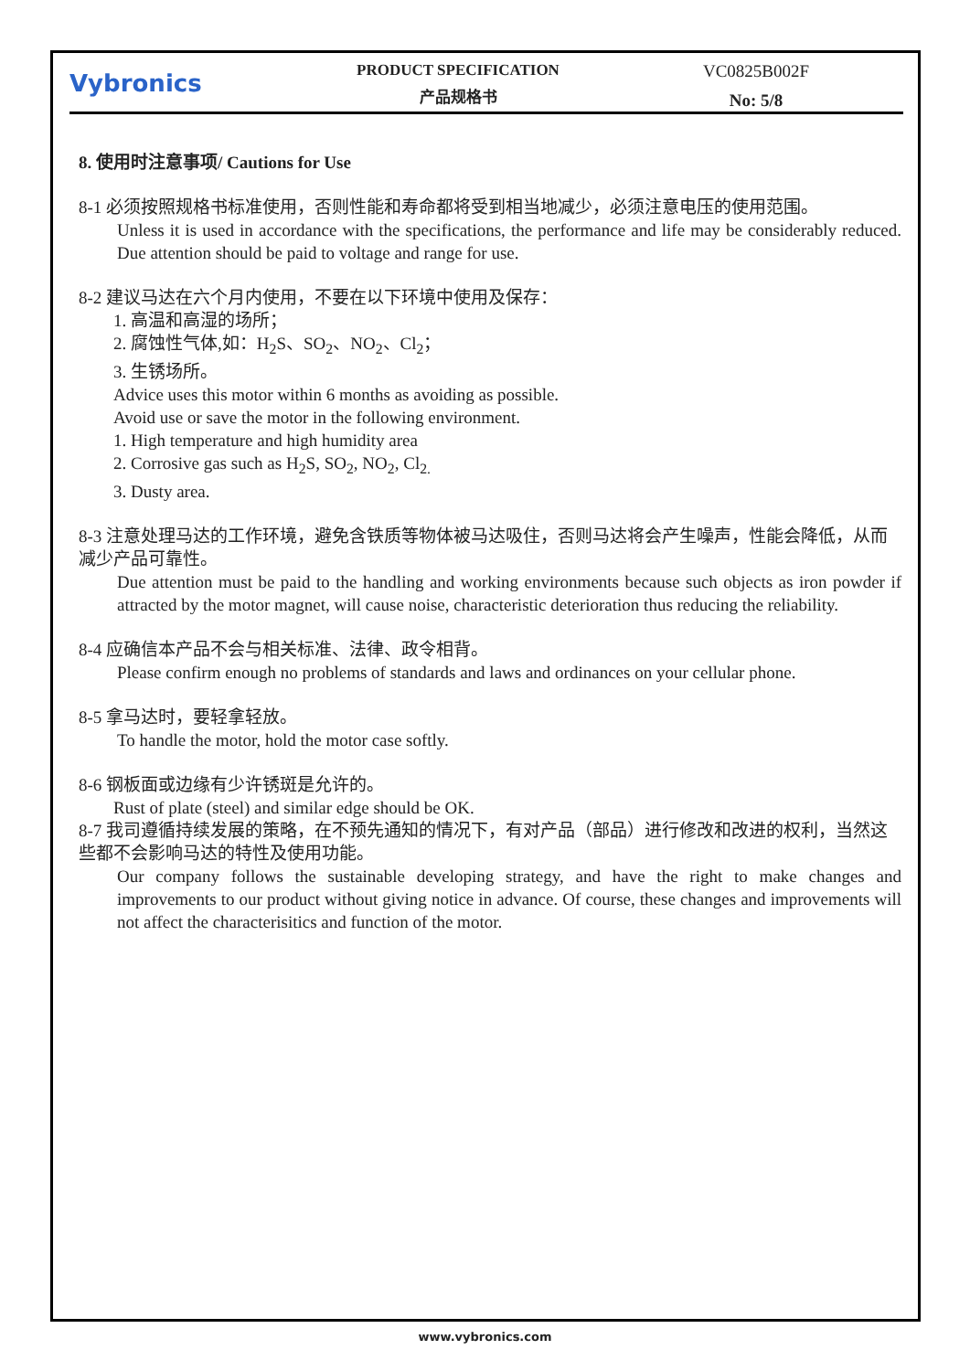Vybronics
PRODUCT SPECIFICATION
产品规格书
VC0825B002F
No: 5/8
8. 使用时注意事项/ Cautions for Use
8-1 必须按照规格书标准使用，否则性能和寿命都将受到相当地减少，必须注意电压的使用范围。
Unless it is used in accordance with the specifications, the performance and life may be considerably reduced. Due attention should be paid to voltage and range for use.
8-2 建议马达在六个月内使用，不要在以下环境中使用及保存：
1. 高温和高湿的场所；
2. 腐蚀性气体,如：H<sub>2</sub>S、SO<sub>2</sub>、NO<sub>2</sub>、Cl<sub>2</sub>；
3. 生锈场所。
Advice uses this motor within 6 months as avoiding as possible.
Avoid use or save the motor in the following environment.
1. High temperature and high humidity area
2. Corrosive gas such as H<sub>2</sub>S, SO<sub>2</sub>, NO<sub>2</sub>, Cl<sub>2.</sub>
3. Dusty area.
8-3 注意处理马达的工作环境，避免含铁质等物体被马达吸住，否则马达将会产生噪声，性能会降低，从而减少产品可靠性。
Due attention must be paid to the handling and working environments because such objects as iron powder if attracted by the motor magnet, will cause noise, characteristic deterioration thus reducing the reliability.
8-4 应确信本产品不会与相关标准、法律、政令相背。
Please confirm enough no problems of standards and laws and ordinances on your cellular phone.
8-5 拿马达时，要轻拿轻放。
To handle the motor, hold the motor case softly.
8-6 钢板面或边缘有少许锈斑是允许的。
Rust of plate (steel) and similar edge should be OK.
8-7 我司遵循持续发展的策略，在不预先通知的情况下，有对产品（部品）进行修改和改进的权利，当然这些都不会影响马达的特性及使用功能。
Our company follows the sustainable developing strategy, and have the right to make changes and improvements to our product without giving notice in advance. Of course, these changes and improvements will not affect the characterisitics and function of the motor.
www.vybronics.com